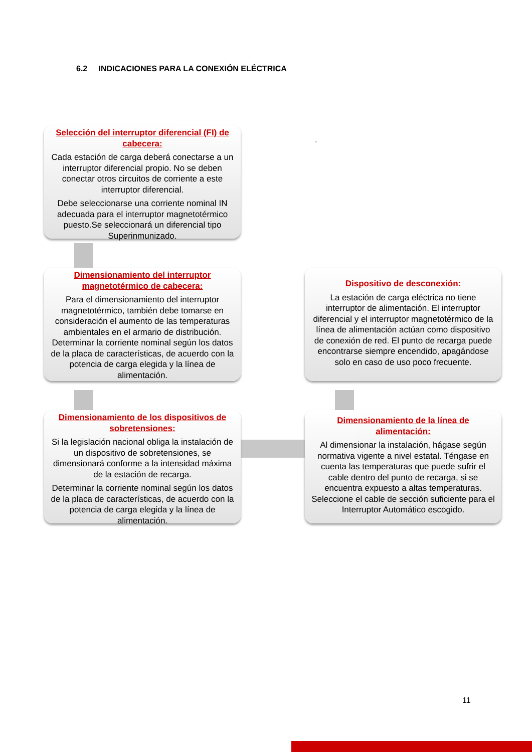6.2 INDICACIONES PARA LA CONEXIÓN ELÉCTRICA
Selección del interruptor diferencial (FI) de cabecera:
Cada estación de carga deberá conectarse a un interruptor diferencial propio. No se deben conectar otros circuitos de corriente a este interruptor diferencial.
Debe seleccionarse una corriente nominal IN adecuada para el interruptor magnetotérmico puesto.Se seleccionará un diferencial tipo Superinmunizado.
.
Dimensionamiento del interruptor magnetotérmico de cabecera:
Para el dimensionamiento del interruptor magnetotérmico, también debe tomarse en consideración el aumento de las temperaturas ambientales en el armario de distribución. Determinar la corriente nominal según los datos de la placa de características, de acuerdo con la potencia de carga elegida y la línea de alimentación.
Dispositivo de desconexión:
La estación de carga eléctrica no tiene interruptor de alimentación. El interruptor diferencial y el interruptor magnetotérmico de la línea de alimentación actúan como dispositivo de conexión de red. El punto de recarga puede encontrarse siempre encendido, apagándose solo en caso de uso poco frecuente.
Dimensionamiento de los dispositivos de sobretensiones:
Si la legislación nacional obliga la instalación de un dispositivo de sobretensiones, se dimensionará conforme a la intensidad máxima de la estación de recarga.
Determinar la corriente nominal según los datos de la placa de características, de acuerdo con la potencia de carga elegida y la línea de alimentación.
Dimensionamiento de la línea de alimentación:
Al dimensionar la instalación, hágase según normativa vigente a nivel estatal. Téngase en cuenta las temperaturas que puede sufrir el cable dentro del punto de recarga, si se encuentra expuesto a altas temperaturas. Seleccione el cable de sección suficiente para el Interruptor Automático escogido.
11